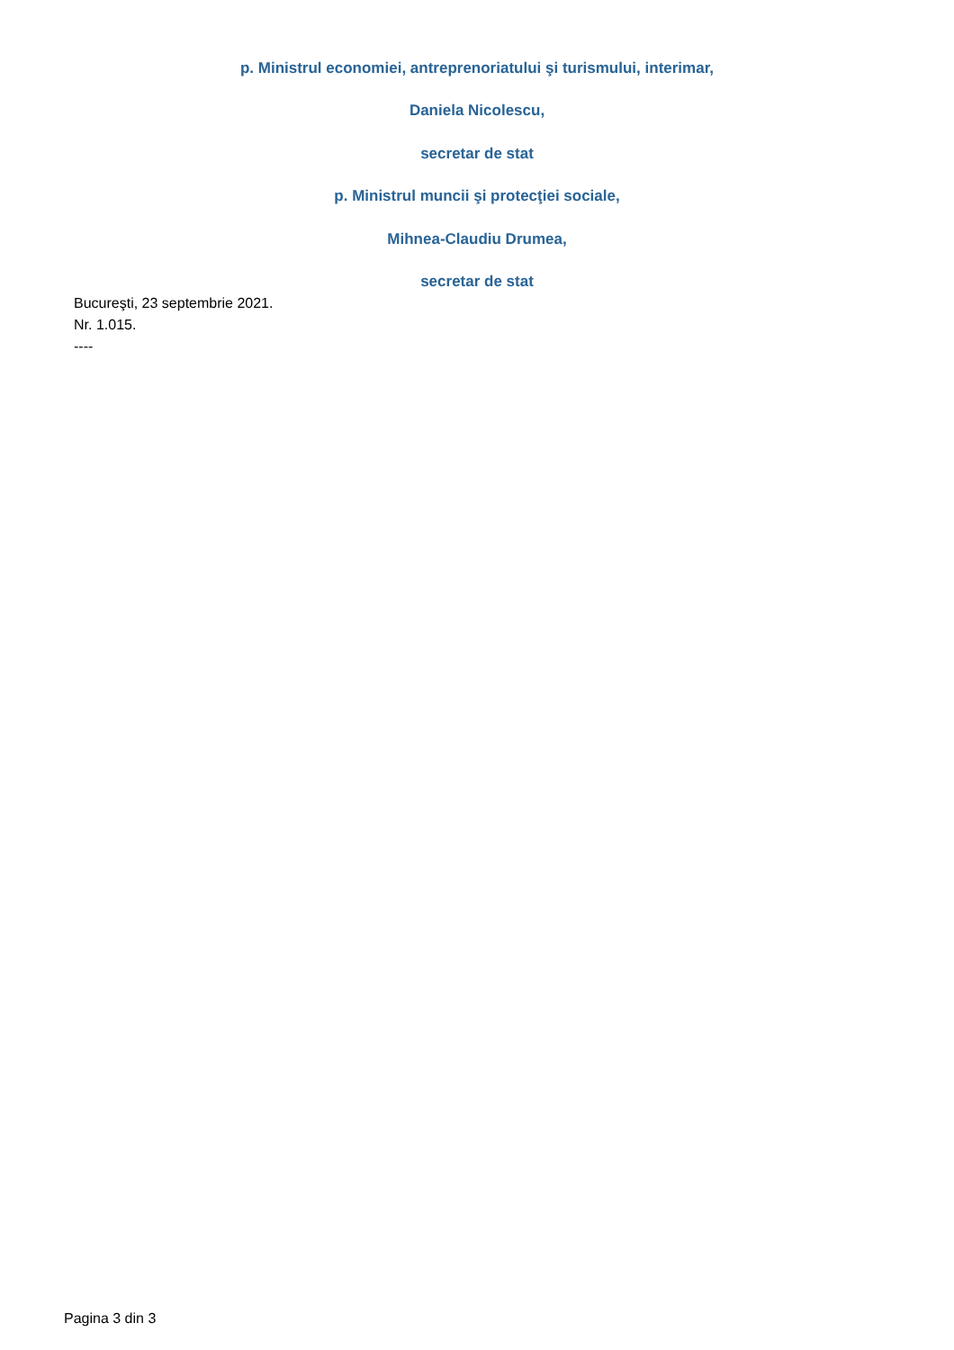p. Ministrul economiei, antreprenoriatului şi turismului, interimar,
Daniela Nicolescu,
secretar de stat
p. Ministrul muncii şi protecţiei sociale,
Mihnea-Claudiu Drumea,
secretar de stat
Bucureşti, 23 septembrie 2021.
Nr. 1.015.
----
Pagina 3 din 3